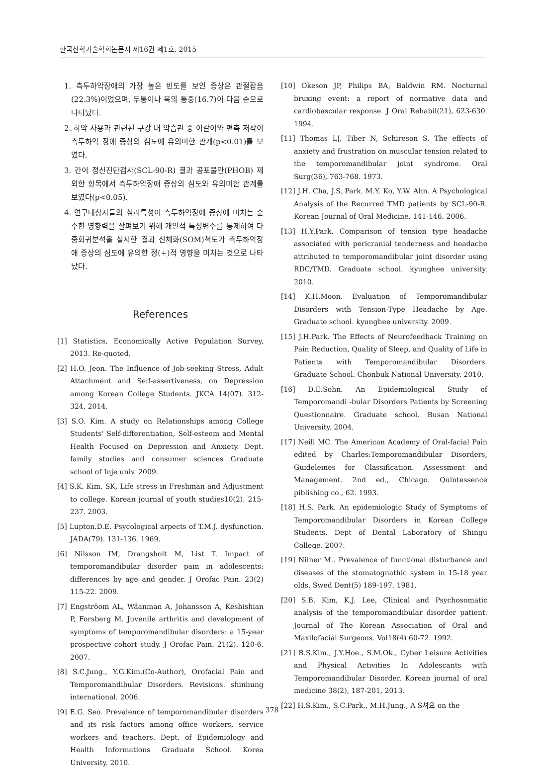한국산학기술학회논문지 제16권 제1호, 2015
1. 측두하악장애의 가장 높은 빈도를 보인 증상은 관절잡음(22.3%)이었으며, 두통이나 목의 통증(16.7)이 다음 순으로 나타났다.
2. 하악 사용과 관련된 구강 내 악습관 중 이갈이와 편측 저작이 측두하악 장애 증상의 심도에 유의미한 관계(p<0.01)를 보였다.
3. 간이 정신진단검사(SCL-90-R) 결과 공포불안(PHOB) 제외한 항목에서 측두하악장애 증상의 심도와 유의미한 관계를 보였다(p<0.05).
4. 연구대상자들의 심리특성이 측두하악장애 증상에 미치는 순수한 영향력을 살펴보기 위해 개인적 특성변수를 통제하여 다중회귀분석을 실시한 결과 신체화(SOM)척도가 측두하악장애 증상의 심도에 유의한 정(+)적 영향을 미치는 것으로 나타났다.
References
[1] Statistics, Economically Active Population Survey, 2013. Re-quoted.
[2] H.O. Jeon. The Influence of Job-seeking Stress, Adult Attachment and Self-assertiveness, on Depression among Korean College Students. JKCA 14(07). 312-324. 2014.
[3] S.O. Kim. A study on Relationships among College Students' Self-differentiation, Self-esteem and Mental Health Focused on Depression and Anxiety. Dept. family studies and consumer sciences Graduate school of Inje univ. 2009.
[4] S.K. Kim. SK, Life stress in Freshman and Adjustment to college. Korean journal of youth studies10(2). 215-237. 2003.
[5] Lupton.D.E. Psycological arpects of T.M.J. dysfunction. JADA(79). 131-136. 1969.
[6] Nilsson IM, Drangsholt M, List T. Impact of temporomandibular disorder pain in adolescents: differences by age and gender. J Orofac Pain. 23(2) 115-22. 2009.
[7] Engströom AL, Wäanman A, Johansson A, Keshishian P, Forsberg M. Juvenile arthritis and development of symptoms of temporomandibular disorders: a 15-year prospective cohort study. J Orofac Pain. 21(2). 120-6. 2007.
[8] S.C.Jung., Y.G.Kim.(Co-Author), Orofacial Pain and Temporomandibular Disorders. Revisions. shinhung international. 2006.
[9] E.G. Seo. Prevalence of temporomandibular disorders and its risk factors among office workers, service workers and teachers. Dept. of Epidemiology and Health Informations Graduate School. Korea University. 2010.
[10] Okeson JP, Philips BA, Baldwin RM. Nocturnal bruxing event: a report of normative data and cardiobascular response. J Oral Rehabil(21), 623-630. 1994.
[11] Thomas LJ, Tiber N, Schireson S. The effects of anxiety and frustration on muscular tension related to the temporomandibular joint syndrome. Oral Surg(36), 763-768. 1973.
[12] J.H. Cha, J.S. Park. M.Y. Ko, Y.W. Ahn. A Psychological Analysis of the Recurred TMD patients by SCL-90-R. Korean Journal of Oral Medicine. 141-146. 2006.
[13] H.Y.Park. Comparison of tension type headache associated with pericranial tenderness and headache attributed to temporomandibular joint disorder using RDC/TMD. Graduate school. kyunghee university. 2010.
[14] K.H.Moon. Evaluation of Temporomandibular Disorders with Tension-Type Headache by Age. Graduate school. kyunghee university. 2009.
[15] J.H.Park. The Effects of Neurofeedback Training on Pain Reduction, Quality of Sleep, and Quality of Life in Patients with Temporomandibular Disorders. Graduate School. Chonbuk National University. 2010.
[16] D.E.Sohn. An Epidemiological Study of Temporomandi -bular Disorders Patients by Screening Questionnaire. Graduate school. Busan National University. 2004.
[17] Neill MC. The American Academy of Oral-facial Pain edited by Charles:Temporomandibular Disorders, Guideleines for Classification. Assessment and Management. 2nd ed., Chicago. Quintessence piblishing co., 62. 1993.
[18] H.S. Park. An epidemiologic Study of Symptoms of Temporomandibular Disorders in Korean College Students. Dept of Dental Laboratory of Shingu College. 2007.
[19] Nilner M.. Prevalence of functional disturbance and diseases of the stomatognathic system in 15-18 year olds. Swed Dent(5) 189-197. 1981.
[20] S.B. Kim, K.J. Lee, Clinical and Psychosomatic analysis of the temporomandibular disorder patient. Journal of The Korean Association of Oral and Maxilofacial Surgeons. Vol18(4) 60-72. 1992.
[21] B.S.Kim., J.Y.Hoe., S.M.Ok., Cyber Leisure Activities and Physical Activities In Adolescants with Temporomandibular Disorder. Korean journal of oral medicine 38(2), 187-201, 2013.
[22] H.S.Kim., S.C.Park., M.H.Jung., A S셔요 on the
378